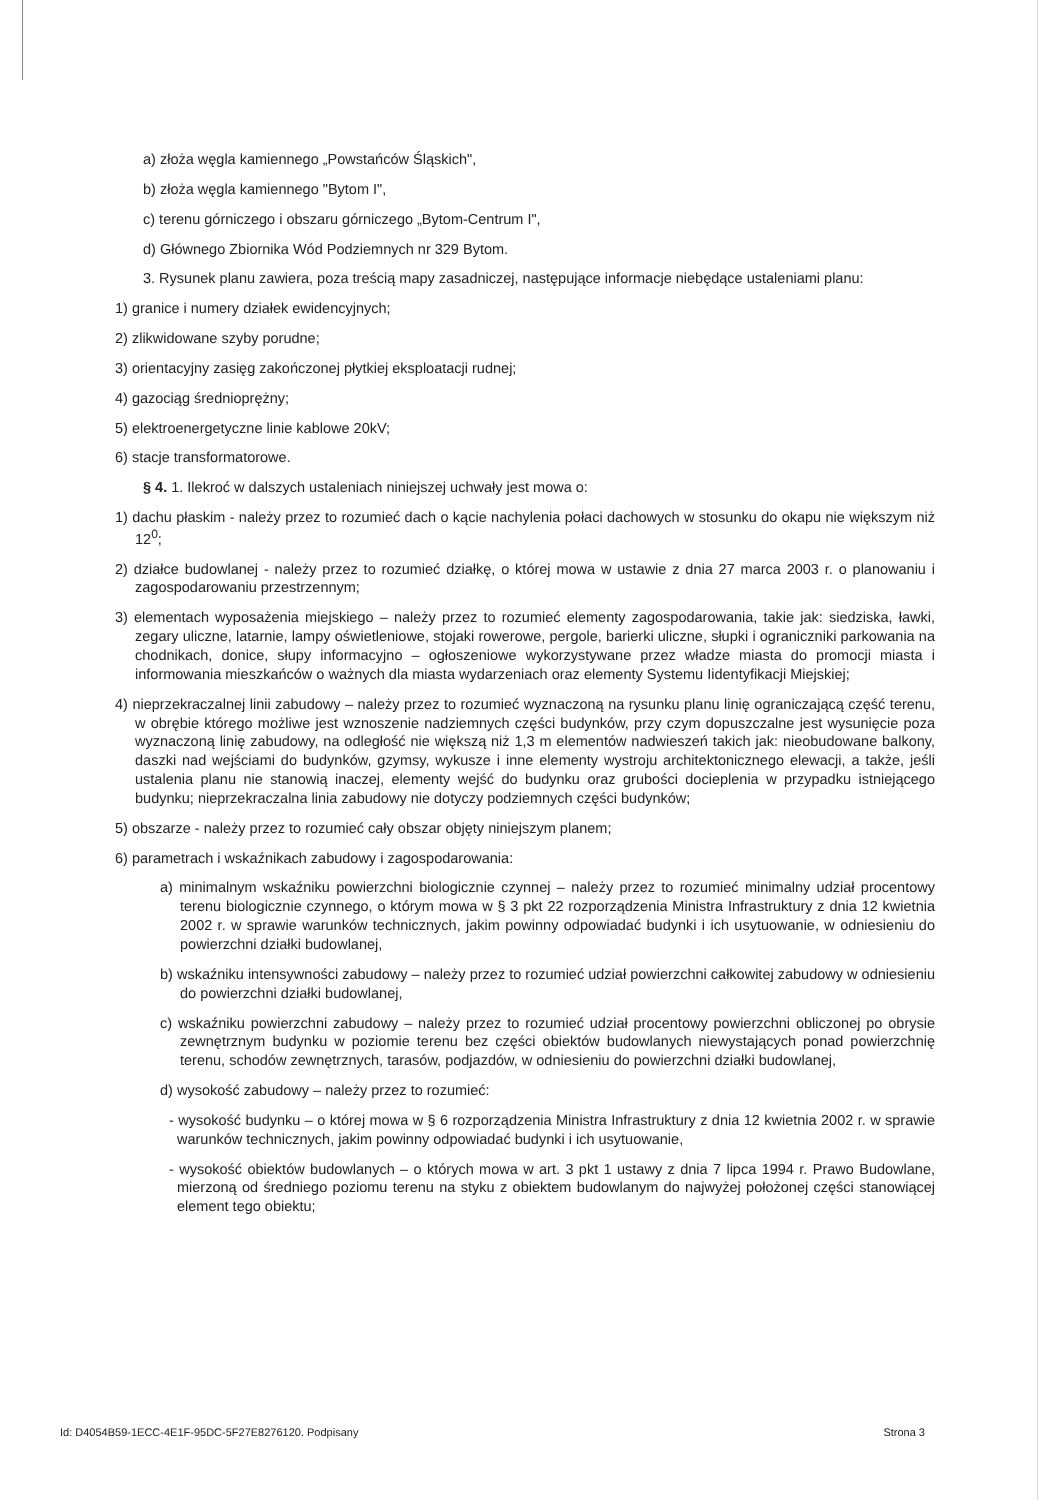a) złoża węgla kamiennego „Powstańców Śląskich",
b) złoża węgla kamiennego "Bytom I",
c) terenu górniczego i obszaru górniczego „Bytom-Centrum I",
d) Głównego Zbiornika Wód Podziemnych nr 329 Bytom.
3. Rysunek planu zawiera, poza treścią mapy zasadniczej, następujące informacje niebędące ustaleniami planu:
1) granice i numery działek ewidencyjnych;
2) zlikwidowane szyby porudne;
3) orientacyjny zasięg zakończonej płytkiej eksploatacji rudnej;
4) gazociąg średnioprężny;
5) elektroenergetyczne linie kablowe 20kV;
6) stacje transformatorowe.
§ 4. 1. Ilekroć w dalszych ustaleniach niniejszej uchwały jest mowa o:
1) dachu płaskim - należy przez to rozumieć dach o kącie nachylenia połaci dachowych w stosunku do okapu nie większym niż 12<sup>0</sup>;
2) działce budowlanej - należy przez to rozumieć działkę, o której mowa w ustawie z dnia 27 marca 2003 r. o planowaniu i zagospodarowaniu przestrzennym;
3) elementach wyposażenia miejskiego – należy przez to rozumieć elementy zagospodarowania, takie jak: siedziska, ławki, zegary uliczne, latarnie, lampy oświetleniowe, stojaki rowerowe, pergole, barierki uliczne, słupki i ograniczniki parkowania na chodnikach, donice, słupy informacyjno – ogłoszeniowe wykorzystywane przez władze miasta do promocji miasta i informowania mieszkańców o ważnych dla miasta wydarzeniach oraz elementy Systemu Iidentyfikacji Miejskiej;
4) nieprzekraczalnej linii zabudowy – należy przez to rozumieć wyznaczoną na rysunku planu linię ograniczającą część terenu, w obrębie którego możliwe jest wznoszenie nadziemnych części budynków, przy czym dopuszczalne jest wysunięcie poza wyznaczoną linię zabudowy, na odległość nie większą niż 1,3 m elementów nadwieszeń takich jak: nieobudowane balkony, daszki nad wejściami do budynków, gzymsy, wykusze i inne elementy wystroju architektonicznego elewacji, a także, jeśli ustalenia planu nie stanowią inaczej, elementy wejść do budynku oraz grubości docieplenia w przypadku istniejącego budynku; nieprzekraczalna linia zabudowy nie dotyczy podziemnych części budynków;
5) obszarze - należy przez to rozumieć cały obszar objęty niniejszym planem;
6) parametrach i wskaźnikach zabudowy i zagospodarowania:
a) minimalnym wskaźniku powierzchni biologicznie czynnej – należy przez to rozumieć minimalny udział procentowy terenu biologicznie czynnego, o którym mowa w § 3 pkt 22 rozporządzenia Ministra Infrastruktury z dnia 12 kwietnia 2002 r. w sprawie warunków technicznych, jakim powinny odpowiadać budynki i ich usytuowanie, w odniesieniu do powierzchni działki budowlanej,
b) wskaźniku intensywności zabudowy – należy przez to rozumieć udział powierzchni całkowitej zabudowy w odniesieniu do powierzchni działki budowlanej,
c) wskaźniku powierzchni zabudowy – należy przez to rozumieć udział procentowy powierzchni obliczonej po obrysie zewnętrznym budynku w poziomie terenu bez części obiektów budowlanych niewystających ponad powierzchnię terenu, schodów zewnętrznych, tarasów, podjazdów, w odniesieniu do powierzchni działki budowlanej,
d) wysokość zabudowy – należy przez to rozumieć:
- wysokość budynku – o której mowa w § 6 rozporządzenia Ministra Infrastruktury z dnia 12 kwietnia 2002 r. w sprawie warunków technicznych, jakim powinny odpowiadać budynki i ich usytuowanie,
- wysokość obiektów budowlanych – o których mowa w art. 3 pkt 1 ustawy z dnia 7 lipca 1994 r. Prawo Budowlane, mierzoną od średniego poziomu terenu na styku z obiektem budowlanym do najwyżej położonej części stanowiącej element tego obiektu;
Id: D4054B59-1ECC-4E1F-95DC-5F27E8276120. Podpisany Strona 3